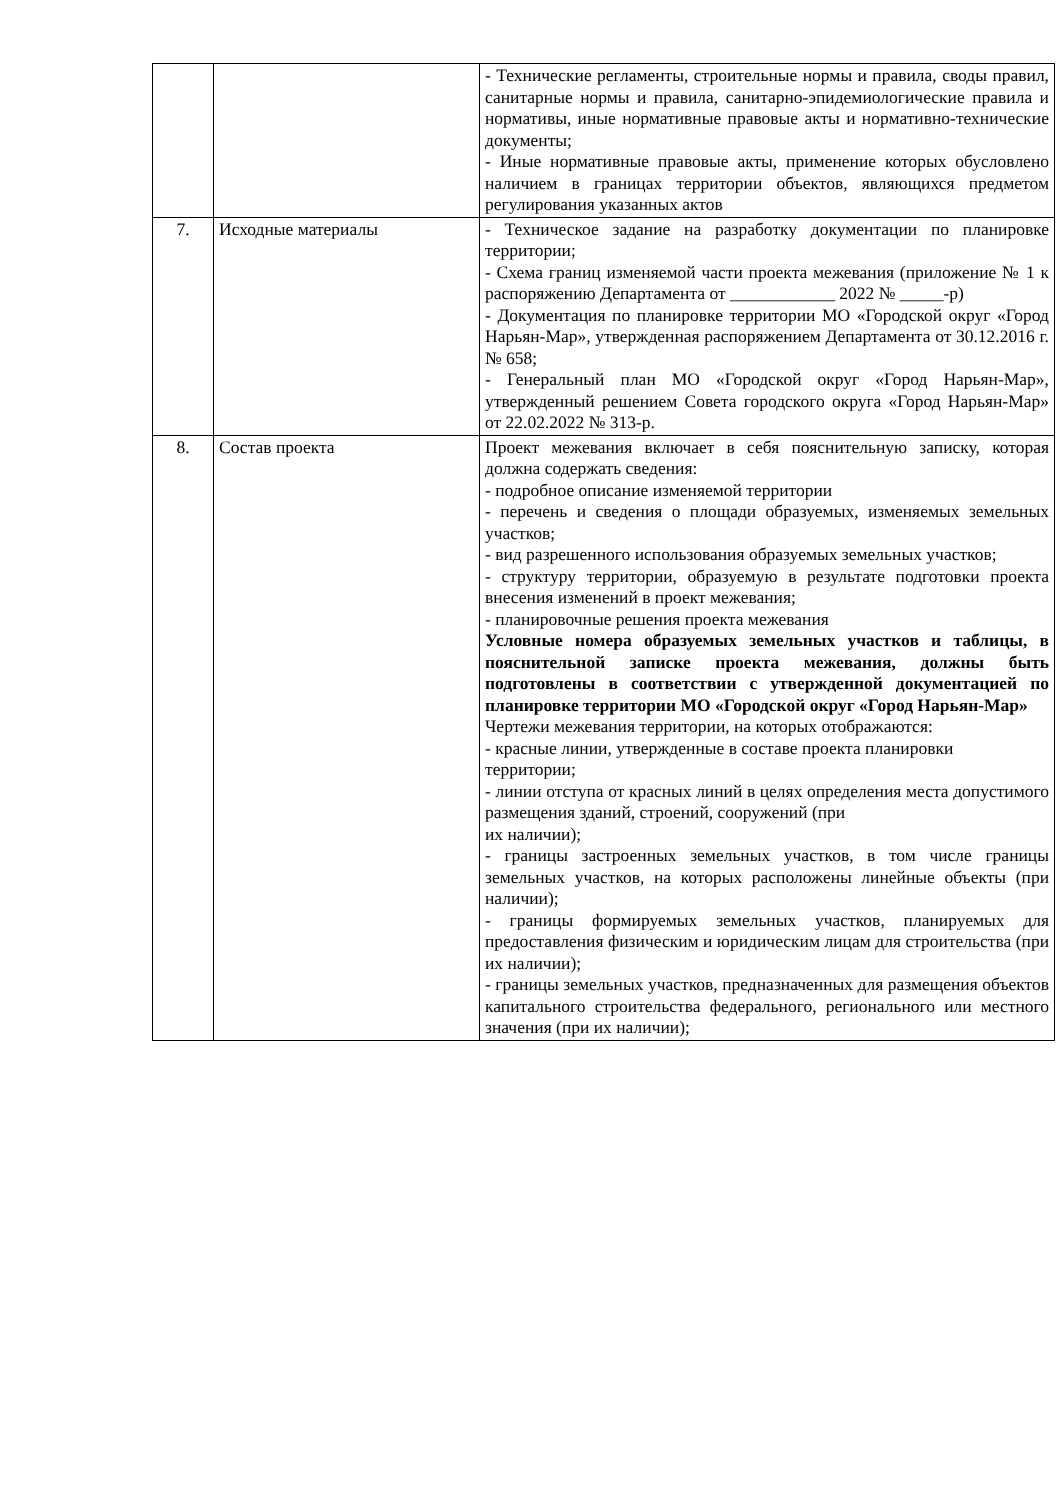| | | - Технические регламенты, строительные нормы и правила, своды правил, санитарные нормы и правила, санитарно-эпидемиологические правила и нормативы, иные нормативные правовые акты и нормативно-технические документы; - Иные нормативные правовые акты, применение которых обусловлено наличием в границах территории объектов, являющихся предметом регулирования указанных актов |
| 7. | Исходные материалы | - Техническое задание на разработку документации по планировке территории; - Схема границ изменяемой части проекта межевания (приложение № 1 к распоряжению Департамента от ____________ 2022 № _____-р) - Документация по планировке территории МО «Городской округ «Город Нарьян-Мар», утвержденная распоряжением Департамента от 30.12.2016 г. № 658; - Генеральный план МО «Городской округ «Город Нарьян-Мар», утвержденный решением Совета городского округа «Город Нарьян-Мар» от 22.02.2022 № 313-р. |
| 8. | Состав проекта | Проект межевания включает в себя пояснительную записку, которая должна содержать сведения: - подробное описание изменяемой территории - перечень и сведения о площади образуемых, изменяемых земельных участков; - вид разрешенного использования образуемых земельных участков; - структуру территории, образуемую в результате подготовки проекта внесения изменений в проект межевания; - планировочные решения проекта межевания Условные номера образуемых земельных участков и таблицы, в пояснительной записке проекта межевания, должны быть подготовлены в соответствии с утвержденной документацией по планировке территории МО «Городской округ «Город Нарьян-Мар» Чертежи межевания территории, на которых отображаются: - красные линии, утвержденные в составе проекта планировки территории; - линии отступа от красных линий в целях определения места допустимого размещения зданий, строений, сооружений (при их наличии); - границы застроенных земельных участков, в том числе границы земельных участков, на которых расположены линейные объекты (при наличии); - границы формируемых земельных участков, планируемых для предоставления физическим и юридическим лицам для строительства (при их наличии); - границы земельных участков, предназначенных для размещения объектов капитального строительства федерального, регионального или местного значения (при их наличии); |